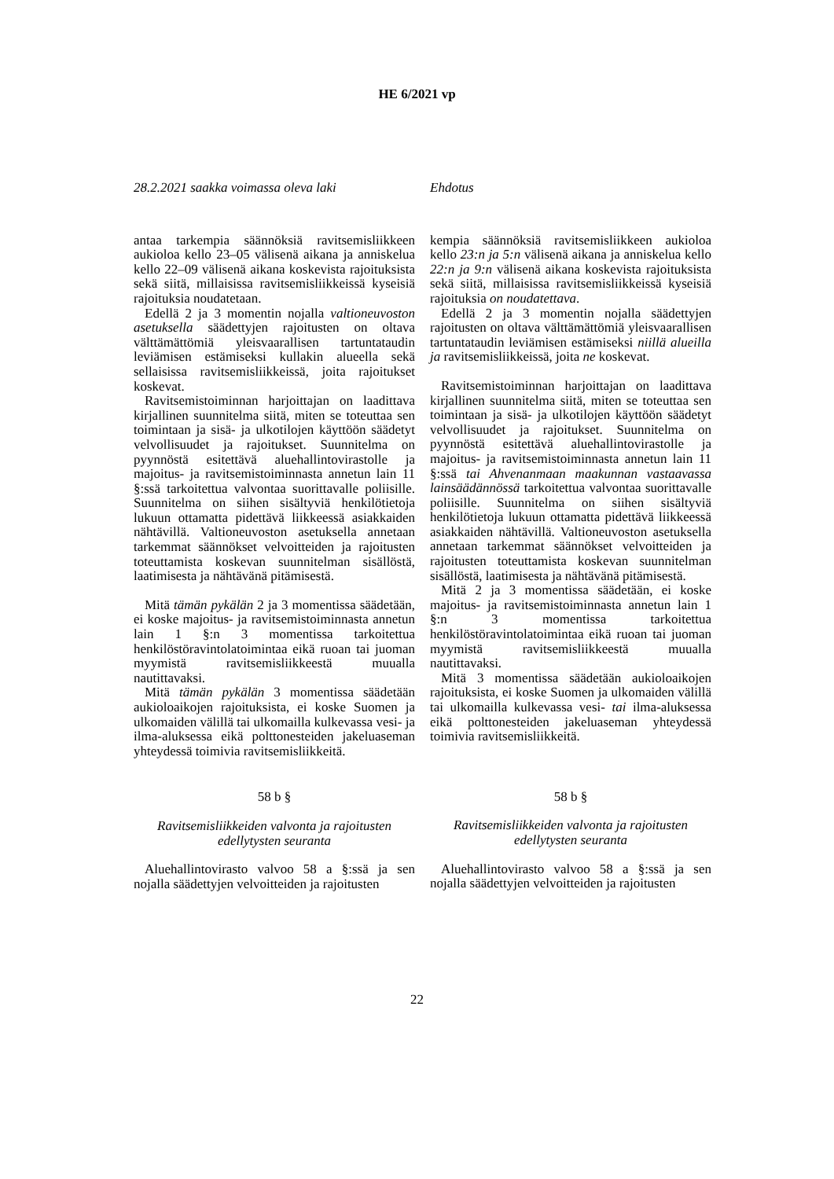HE 6/2021 vp
28.2.2021 saakka voimassa oleva laki
antaa tarkempia säännöksiä ravitsemisliikkeen aukioloa kello 23–05 välisenä aikana ja anniskelua kello 22–09 välisenä aikana koskevista rajoituksista sekä siitä, millaisissa ravitsemisliikkeissä kyseisiä rajoituksia noudatetaan.
Edellä 2 ja 3 momentin nojalla valtioneuvoston asetuksella säädettyjen rajoitusten on oltava välttämättömiä yleisvaarallisen tartuntataudin leviämisen estämiseksi kullakin alueella sekä sellaisissa ravitsemisliikkeissä, joita rajoitukset koskevat.
Ravitsemistoiminnan harjoittajan on laadittava kirjallinen suunnitelma siitä, miten se toteuttaa sen toimintaan ja sisä- ja ulkotilojen käyttöön säädetyt velvollisuudet ja rajoitukset. Suunnitelma on pyynnöstä esitettävä aluehallintovirastolle ja majoitus- ja ravitsemistoiminnasta annetun lain 11 §:ssä tarkoitettua valvontaa suorittavalle poliisille. Suunnitelma on siihen sisältyviä henkilötietoja lukuun ottamatta pidettävä liikkeessä asiakkaiden nähtävillä. Valtioneuvoston asetuksella annetaan tarkemmat säännökset velvoitteiden ja rajoitusten toteuttamista koskevan suunnitelman sisällöstä, laatimisesta ja nähtävänä pitämisestä.
Mitä tämän pykälän 2 ja 3 momentissa säädetään, ei koske majoitus- ja ravitsemistoiminnasta annetun lain 1 §:n 3 momentissa tarkoitettua henkilöstöravintolatoimintaa eikä ruoan tai juoman myymistä ravitsemisliikkeestä muualla nautittavaksi.
Mitä tämän pykälän 3 momentissa säädetään aukioloaikojen rajoituksista, ei koske Suomen ja ulkomaiden välillä tai ulkomailla kulkevassa vesi- ja ilma-aluksessa eikä polttonesteiden jakeluaseman yhteydessä toimivia ravitsemisliikkeitä.
58 b §
Ravitsemisliikkeiden valvonta ja rajoitusten edellytysten seuranta
Aluehallintovirasto valvoo 58 a §:ssä ja sen nojalla säädettyjen velvoitteiden ja rajoitusten
Ehdotus
kempia säännöksiä ravitsemisliikkeen aukioloa kello 23:n ja 5:n välisenä aikana ja anniskelua kello 22:n ja 9:n välisenä aikana koskevista rajoituksista sekä siitä, millaisissa ravitsemisliikkeissä kyseisiä rajoituksia on noudatettava.
Edellä 2 ja 3 momentin nojalla säädettyjen rajoitusten on oltava välttämättömiä yleisvaarallisen tartuntataudin leviämisen estämiseksi niillä alueilla ja ravitsemisliikkeissä, joita ne koskevat.
Ravitsemistoiminnan harjoittajan on laadittava kirjallinen suunnitelma siitä, miten se toteuttaa sen toimintaan ja sisä- ja ulkotilojen käyttöön säädetyt velvollisuudet ja rajoitukset. Suunnitelma on pyynnöstä esitettävä aluehallintovirastolle ja majoitus- ja ravitsemistoiminnasta annetun lain 11 §:ssä tai Ahvenanmaan maakunnan vastaavassa lainsäädännössä tarkoitettua valvontaa suorittavalle poliisille. Suunnitelma on siihen sisältyviä henkilötietoja lukuun ottamatta pidettävä liikkeessä asiakkaiden nähtävillä. Valtioneuvoston asetuksella annetaan tarkemmat säännökset velvoitteiden ja rajoitusten toteuttamista koskevan suunnitelman sisällöstä, laatimisesta ja nähtävänä pitämisestä.
Mitä 2 ja 3 momentissa säädetään, ei koske majoitus- ja ravitsemistoiminnasta annetun lain 1 §:n 3 momentissa tarkoitettua henkilöstöravintolatoimintaa eikä ruoan tai juoman myymistä ravitsemisliikkeestä muualla nautittavaksi.
Mitä 3 momentissa säädetään aukioloaikojen rajoituksista, ei koske Suomen ja ulkomaiden välillä tai ulkomailla kulkevassa vesi- tai ilma-aluksessa eikä polttonesteiden jakeluaseman yhteydessä toimivia ravitsemisliikkeitä.
58 b §
Ravitsemisliikkeiden valvonta ja rajoitusten edellytysten seuranta
Aluehallintovirasto valvoo 58 a §:ssä ja sen nojalla säädettyjen velvoitteiden ja rajoitusten
22